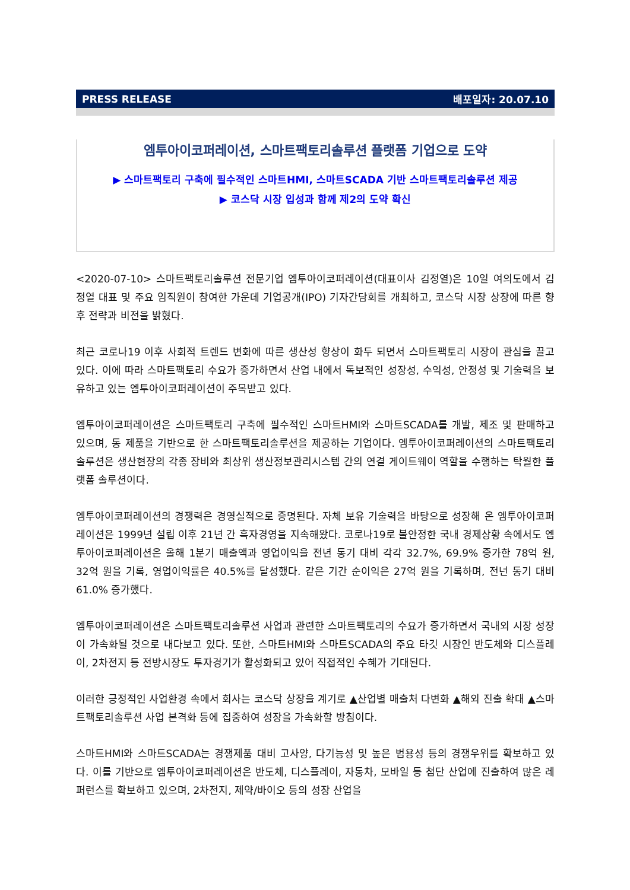PRESS RELEASE 배포일자: 20.07.10
엠투아이코퍼레이션, 스마트팩토리솔루션 플랫폼 기업으로 도약
▶ 스마트팩토리 구축에 필수적인 스마트HMI, 스마트SCADA 기반 스마트팩토리솔루션 제공
▶ 코스닥 시장 입성과 함께 제2의 도약 확신
<2020-07-10> 스마트팩토리솔루션 전문기업 엠투아이코퍼레이션(대표이사 김정열)은 10일 여의도에서 김정열 대표 및 주요 임직원이 참여한 가운데 기업공개(IPO) 기자간담회를 개최하고, 코스닥 시장 상장에 따른 향후 전략과 비전을 밝혔다.
최근 코로나19 이후 사회적 트렌드 변화에 따른 생산성 향상이 화두 되면서 스마트팩토리 시장이 관심을 끌고 있다. 이에 따라 스마트팩토리 수요가 증가하면서 산업 내에서 독보적인 성장성, 수익성, 안정성 및 기술력을 보유하고 있는 엠투아이코퍼레이션이 주목받고 있다.
엠투아이코퍼레이션은 스마트팩토리 구축에 필수적인 스마트HMI와 스마트SCADA를 개발, 제조 및 판매하고 있으며, 동 제품을 기반으로 한 스마트팩토리솔루션을 제공하는 기업이다. 엠투아이코퍼레이션의 스마트팩토리솔루션은 생산현장의 각종 장비와 최상위 생산정보관리시스템 간의 연결 게이트웨이 역할을 수행하는 탁월한 플랫폼 솔루션이다.
엠투아이코퍼레이션의 경쟁력은 경영실적으로 증명된다. 자체 보유 기술력을 바탕으로 성장해 온 엠투아이코퍼레이션은 1999년 설립 이후 21년 간 흑자경영을 지속해왔다. 코로나19로 불안정한 국내 경제상황 속에서도 엠투아이코퍼레이션은 올해 1분기 매출액과 영업이익을 전년 동기 대비 각각 32.7%, 69.9% 증가한 78억 원, 32억 원을 기록, 영업이익률은 40.5%를 달성했다. 같은 기간 순이익은 27억 원을 기록하며, 전년 동기 대비 61.0% 증가했다.
엠투아이코퍼레이션은 스마트팩토리솔루션 사업과 관련한 스마트팩토리의 수요가 증가하면서 국내외 시장 성장이 가속화될 것으로 내다보고 있다. 또한, 스마트HMI와 스마트SCADA의 주요 타깃 시장인 반도체와 디스플레이, 2차전지 등 전방시장도 투자경기가 활성화되고 있어 직접적인 수혜가 기대된다.
이러한 긍정적인 사업환경 속에서 회사는 코스닥 상장을 계기로 ▲산업별 매출처 다변화 ▲해외 진출 확대 ▲스마트팩토리솔루션 사업 본격화 등에 집중하여 성장을 가속화할 방침이다.
스마트HMI와 스마트SCADA는 경쟁제품 대비 고사양, 다기능성 및 높은 범용성 등의 경쟁우위를 확보하고 있다. 이를 기반으로 엠투아이코퍼레이션은 반도체, 디스플레이, 자동차, 모바일 등 첨단 산업에 진출하여 많은 레퍼런스를 확보하고 있으며, 2차전지, 제약/바이오 등의 성장 산업을